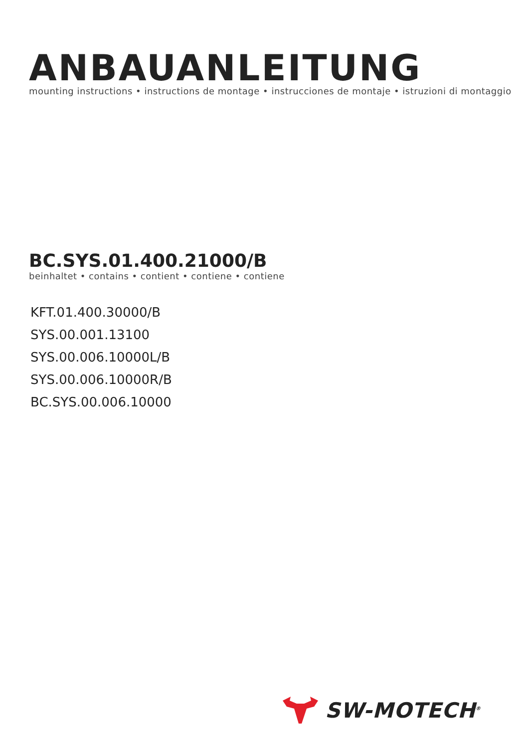ANBAUANLEITUNG
mounting instructions • instructions de montage • instrucciones de montaje • istruzioni di montaggio
BC.SYS.01.400.21000/B
beinhaltet • contains • contient • contiene • contiene
KFT.01.400.30000/B
SYS.00.001.13100
SYS.00.006.10000L/B
SYS.00.006.10000R/B
BC.SYS.00.006.10000
SW-MOTECH<sup>®</sup>